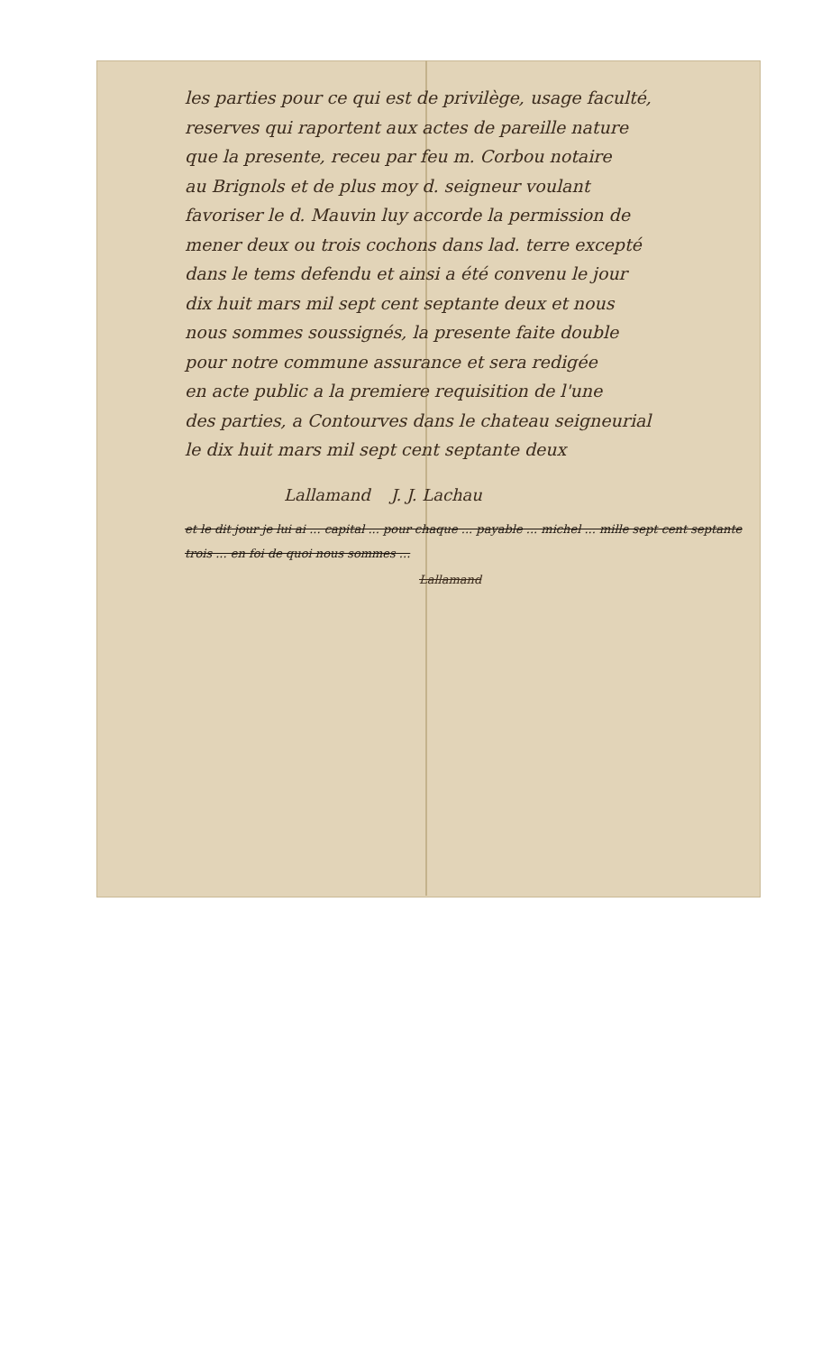les parties pour ce qui est de privilège, usage faculté,
reserves qui raportent aux actes de pareille nature
que la presente, receu par feu m. Corbou notaire
au Brignols et de plus moy d. seigneur voulant
favoriser le d. Mauvin luy accorde la permission de
mener deux ou trois cochons dans lad. terre excepté
dans le tems defendu et ainsi a été convenu le jour
dix huit mars mil sept cent septante deux et nous
nous sommes soussignés, la presente faite double
pour notre commune assurance et sera redigée
en acte public a la premiere requisition de l'une
des parties, a Contourves dans le chateau seigneurial
le dix huit mars mil sept cent septante deux
Lallamand J. J. Lachau
et le dit jour je lui ai ... capital ... pour chaque ... payable ... michel ... mille sept cent septante trois ... en foi de quoi nous sommes ...
Lallamand